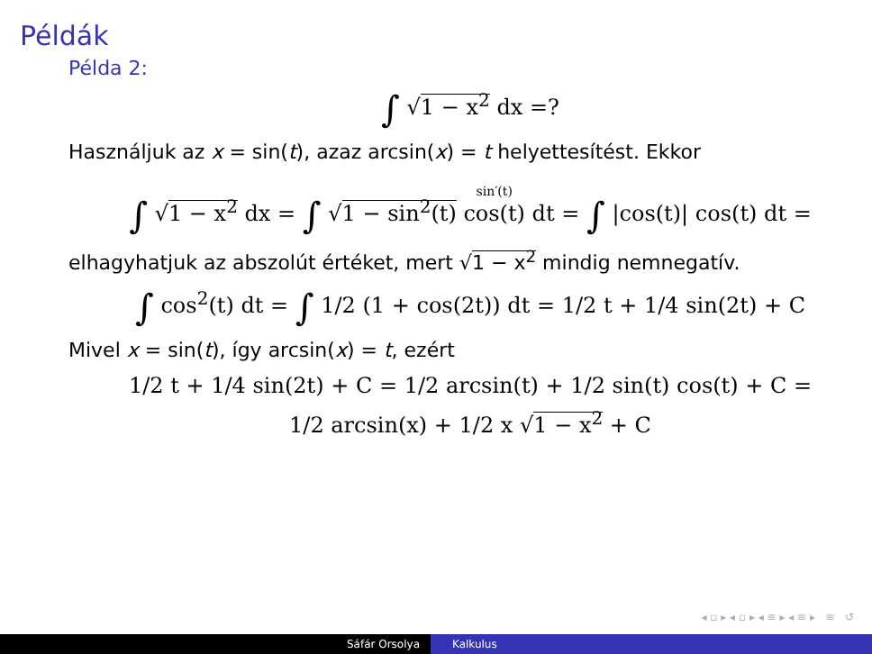Példák
Példa 2:
∫ √1 − x<sup>2</sup> dx =?
Használjuk az x = sin(t), azaz arcsin(x) = t helyettesítést. Ekkor
∫ √1 − x<sup>2</sup> dx = ∫ √1 − sin<sup>2</sup>(t) sin′(t)
cos(t) dt = ∫ |cos(t)| cos(t) dt =
elhagyhatjuk az abszolút értéket, mert √1 − x<sup>2</sup> mindig nemnegatív.
∫ cos<sup>2</sup>(t) dt = ∫ 1/2 (1 + cos(2t)) dt = 1/2 t + 1/4 sin(2t) + C
Mivel x = sin(t), így arcsin(x) = t, ezért
1/2 t + 1/4 sin(2t) + C = 1/2 arcsin(t) + 1/2 sin(t) cos(t) + C =
1/2 arcsin(x) + 1/2 x √1 − x<sup>2</sup> + C
◂ ▫ ▸ ◂ ▫ ▸ ◂ ≡ ▸ ◂ ≡ ▸ ≡ ↺
Sáfár Orsolya Kalkulus